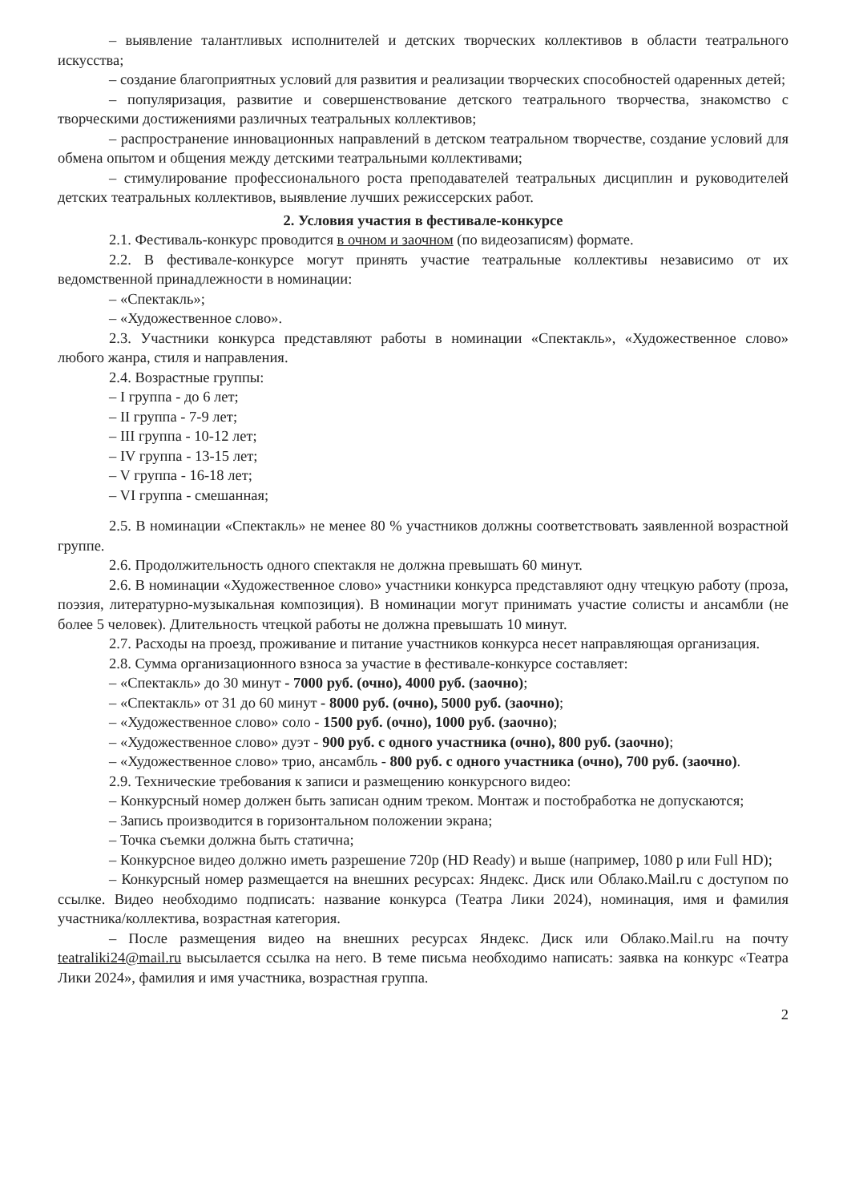– выявление талантливых исполнителей и детских творческих коллективов в области театрального искусства;
– создание благоприятных условий для развития и реализации творческих способностей одаренных детей;
– популяризация, развитие и совершенствование детского театрального творчества, знакомство с творческими достижениями различных театральных коллективов;
– распространение инновационных направлений в детском театральном творчестве, создание условий для обмена опытом и общения между детскими театральными коллективами;
– стимулирование профессионального роста преподавателей театральных дисциплин и руководителей детских театральных коллективов, выявление лучших режиссерских работ.
2. Условия участия в фестивале-конкурсе
2.1. Фестиваль-конкурс проводится в очном и заочном (по видеозаписям) формате.
2.2. В фестивале-конкурсе могут принять участие театральные коллективы независимо от их ведомственной принадлежности в номинации:
– «Спектакль»;
– «Художественное слово».
2.3. Участники конкурса представляют работы в номинации «Спектакль», «Художественное слово» любого жанра, стиля и направления.
2.4. Возрастные группы:
– I группа - до 6 лет;
– II группа - 7-9 лет;
– III группа - 10-12 лет;
– IV группа - 13-15 лет;
– V группа - 16-18 лет;
– VI группа - смешанная;
2.5. В номинации «Спектакль» не менее 80 % участников должны соответствовать заявленной возрастной группе.
2.6. Продолжительность одного спектакля не должна превышать 60 минут.
2.6. В номинации «Художественное слово» участники конкурса представляют одну чтецкую работу (проза, поэзия, литературно-музыкальная композиция). В номинации могут принимать участие солисты и ансамбли (не более 5 человек). Длительность чтецкой работы не должна превышать 10 минут.
2.7. Расходы на проезд, проживание и питание участников конкурса несет направляющая организация.
2.8. Сумма организационного взноса за участие в фестивале-конкурсе составляет:
– «Спектакль» до 30 минут - 7000 руб. (очно), 4000 руб. (заочно);
– «Спектакль» от 31 до 60 минут - 8000 руб. (очно), 5000 руб. (заочно);
– «Художественное слово» соло - 1500 руб. (очно), 1000 руб. (заочно);
– «Художественное слово» дуэт - 900 руб. с одного участника (очно), 800 руб. (заочно);
– «Художественное слово» трио, ансамбль - 800 руб. с одного участника (очно), 700 руб. (заочно).
2.9. Технические требования к записи и размещению конкурсного видео:
– Конкурсный номер должен быть записан одним треком. Монтаж и постобработка не допускаются;
– Запись производится в горизонтальном положении экрана;
– Точка съемки должна быть статична;
– Конкурсное видео должно иметь разрешение 720р (HD Ready) и выше (например, 1080 р или Full HD);
– Конкурсный номер размещается на внешних ресурсах: Яндекс. Диск или Облако.Mail.ru с доступом по ссылке. Видео необходимо подписать: название конкурса (Театра Лики 2024), номинация, имя и фамилия участника/коллектива, возрастная категория.
– После размещения видео на внешних ресурсах Яндекс. Диск или Облако.Mail.ru на почту teatraliki24@mail.ru высылается ссылка на него. В теме письма необходимо написать: заявка на конкурс «Театра Лики 2024», фамилия и имя участника, возрастная группа.
2